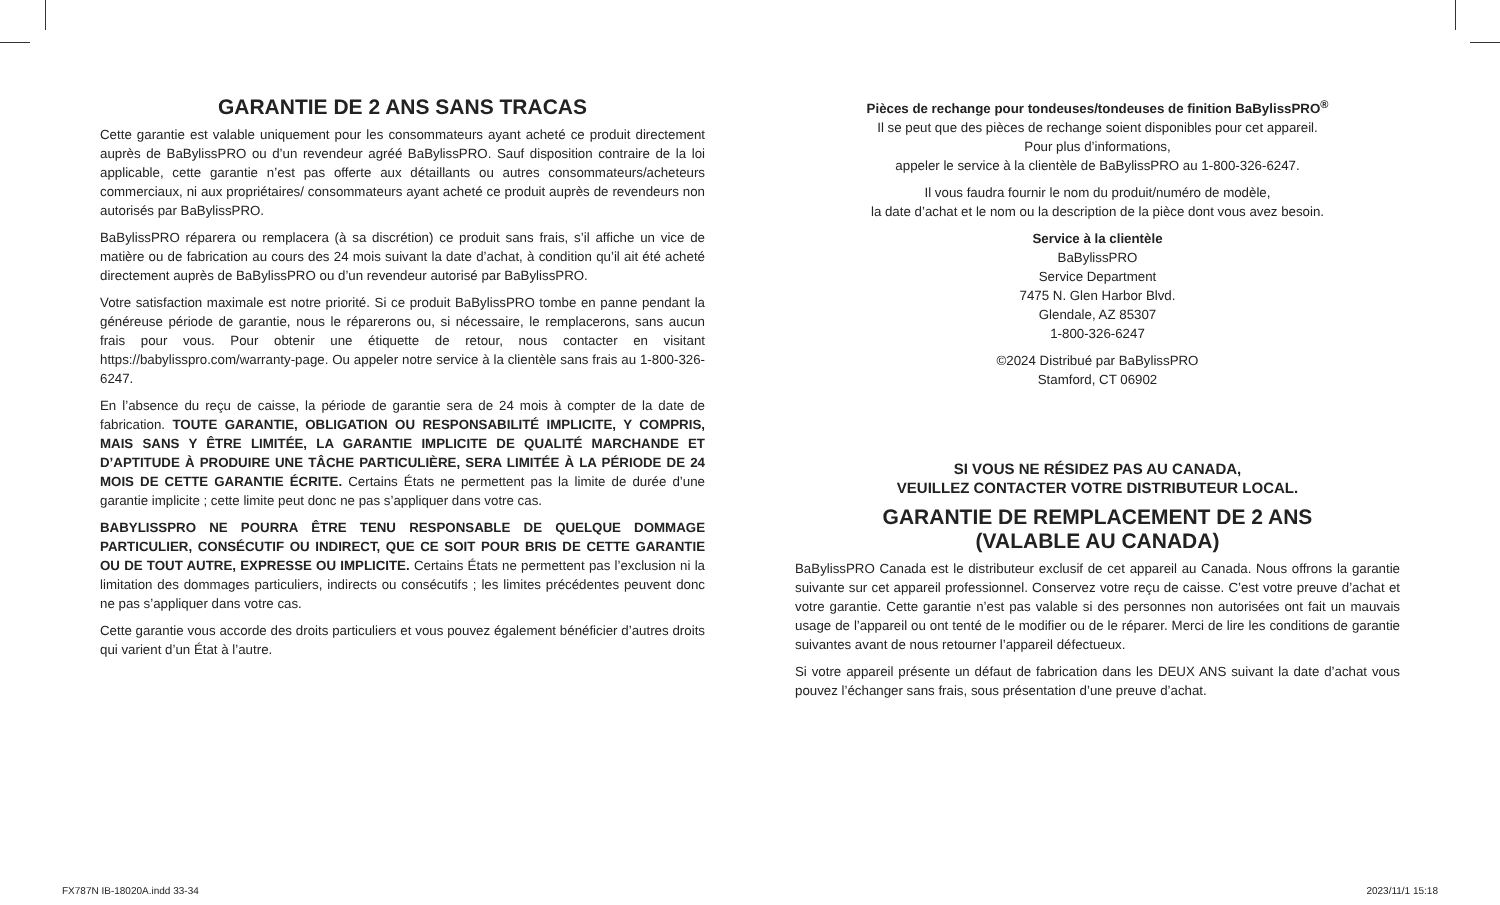GARANTIE DE 2 ANS SANS TRACAS
Cette garantie est valable uniquement pour les consommateurs ayant acheté ce produit directement auprès de BaBylissPRO ou d’un revendeur agréé BaBylissPRO. Sauf disposition contraire de la loi applicable, cette garantie n’est pas offerte aux détaillants ou autres consommateurs/acheteurs commerciaux, ni aux propriétaires/ consommateurs ayant acheté ce produit auprès de revendeurs non autorisés par BaBylissPRO.
BaBylissPRO réparera ou remplacera (à sa discrétion) ce produit sans frais, s’il affiche un vice de matière ou de fabrication au cours des 24 mois suivant la date d’achat, à condition qu’il ait été acheté directement auprès de BaBylissPRO ou d’un revendeur autorisé par BaBylissPRO.
Votre satisfaction maximale est notre priorité. Si ce produit BaBylissPRO tombe en panne pendant la généreuse période de garantie, nous le réparerons ou, si nécessaire, le remplacerons, sans aucun frais pour vous. Pour obtenir une étiquette de retour, nous contacter en visitant https://babylisspro.com/warranty-page. Ou appeler notre service à la clientèle sans frais au 1-800-326-6247.
En l’absence du reçu de caisse, la période de garantie sera de 24 mois à compter de la date de fabrication. TOUTE GARANTIE, OBLIGATION OU RESPONSABILITÉ IMPLICITE, Y COMPRIS, MAIS SANS Y ÊTRE LIMITÉE, LA GARANTIE IMPLICITE DE QUALITÉ MARCHANDE ET D’APTITUDE À PRODUIRE UNE TÂCHE PARTICULIÈRE, SERA LIMITÉE À LA PÉRIODE DE 24 MOIS DE CETTE GARANTIE ÉCRITE. Certains États ne permettent pas la limite de durée d’une garantie implicite ; cette limite peut donc ne pas s’appliquer dans votre cas.
BABYLISSPRO NE POURRA ÊTRE TENU RESPONSABLE DE QUELQUE DOMMAGE PARTICULIER, CONSÉCUTIF OU INDIRECT, QUE CE SOIT POUR BRIS DE CETTE GARANTIE OU DE TOUT AUTRE, EXPRESSE OU IMPLICITE. Certains États ne permettent pas l’exclusion ni la limitation des dommages particuliers, indirects ou consécutifs ; les limites précédentes peuvent donc ne pas s’appliquer dans votre cas.
Cette garantie vous accorde des droits particuliers et vous pouvez également bénéficier d’autres droits qui varient d’un État à l’autre.
Pièces de rechange pour tondeuses/tondeuses de finition BaBylissPRO<sup>®</sup>
Il se peut que des pièces de rechange soient disponibles pour cet appareil.
Pour plus d’informations,
appeler le service à la clientèle de BaBylissPRO au 1-800-326-6247.
Il vous faudra fournir le nom du produit/numéro de modèle,
la date d’achat et le nom ou la description de la pièce dont vous avez besoin.
Service à la clientèle
BaBylissPRO
Service Department
7475 N. Glen Harbor Blvd.
Glendale, AZ 85307
1-800-326-6247
©2024 Distribué par BaBylissPRO
Stamford, CT 06902
SI VOUS NE RÉSIDEZ PAS AU CANADA,
VEUILLEZ CONTACTER VOTRE DISTRIBUTEUR LOCAL.
GARANTIE DE REMPLACEMENT DE 2 ANS
(VALABLE AU CANADA)
BaBylissPRO Canada est le distributeur exclusif de cet appareil au Canada. Nous offrons la garantie suivante sur cet appareil professionnel. Conservez votre reçu de caisse. C’est votre preuve d’achat et votre garantie. Cette garantie n’est pas valable si des personnes non autorisées ont fait un mauvais usage de l’appareil ou ont tenté de le modifier ou de le réparer. Merci de lire les conditions de garantie suivantes avant de nous retourner l’appareil défectueux.
Si votre appareil présente un défaut de fabrication dans les DEUX ANS suivant la date d’achat vous pouvez l’échanger sans frais, sous présentation d’une preuve d’achat.
FX787N IB-18020A.indd 33-34 2023/11/1 15:18